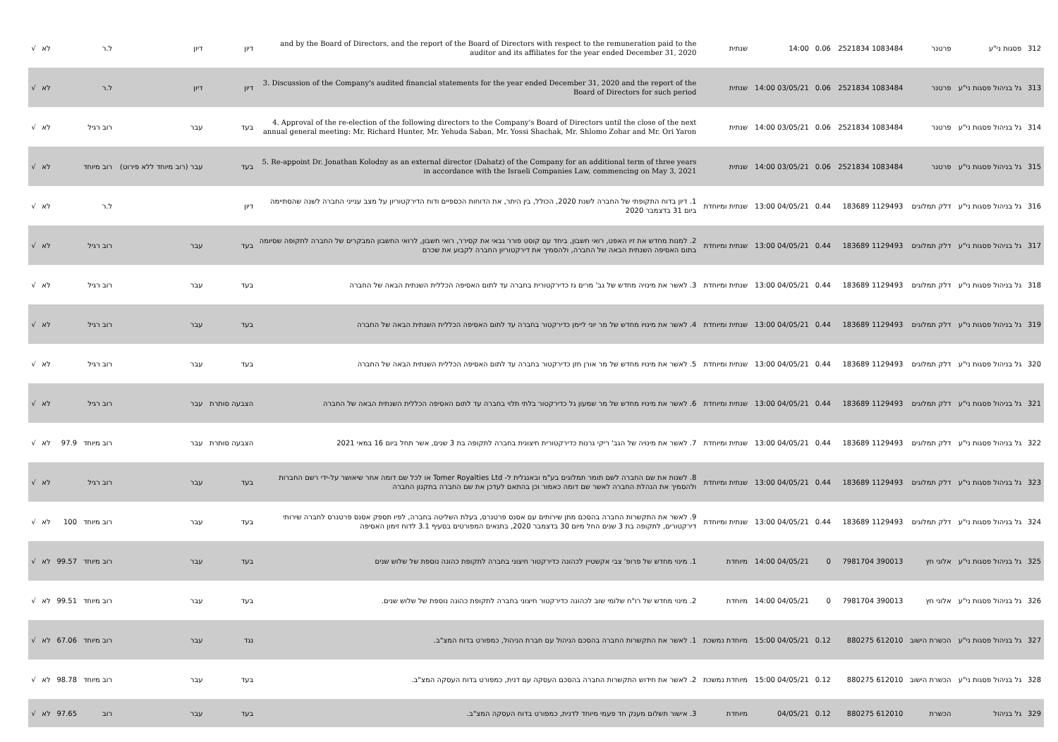| 312 | פסגות ני"ע | פרטנר | 1083484 2521834 | 0.06 | 14:00 | שנתית | and by the Board of Directors, and the report of the Board of Directors with respect to the remuneration paid to the auditor and its affiliates for the year ended December 31, 2020 | דיון | דיון | ל.ר | | לא | √ |
| 313 | גל בניהול פסגות ני"ע | פרטנר | 1083484 2521834 | 0.06 | 03/05/21 14:00 | שנתית | 3. Discussion of the Company's audited financial statements for the year ended December 31, 2020 and the report of the Board of Directors for such period | דיון | דיון | ל.ר | | לא | √ |
| 314 | גל בניהול פסגות ני"ע | פרטנר | 1083484 2521834 | 0.06 | 03/05/21 14:00 | שנתית | 4. Approval of the re-election of the following directors to the Company's Board of Directors until the close of the next annual general meeting: Mr. Richard Hunter, Mr. Yehuda Saban, Mr. Yossi Shachak, Mr. Shlomo Zohar and Mr. Ori Yaron | בעד | עבר | רוב רגיל | | לא | √ |
| 315 | גל בניהול פסגות ני"ע | פרטנר | 1083484 2521834 | 0.06 | 03/05/21 14:00 | שנתית | 5. Re-appoint Dr. Jonathan Kolodny as an external director (Dahatz) of the Company for an additional term of three years in accordance with the Israeli Companies Law, commencing on May 3, 2021 | בעד | עבר (רוב מיוחד ללא פירוט) | רוב מיוחד | | לא | √ |
| 316 | גל בניהול פסגות ני"ע | דלק תמלוגים | 1129493 183689 | 0.44 | 04/05/21 13:00 | שנתית ומיוחדת | 1. דיון בדוח התקופתי של החברה לשנת 2020, הכולל, בין היתר, את הדוחות הכספיים ודוח הדירקטוריון על מצב ענייני החברה לשנה שהסתיימה ביום 31 בדצמבר 2020 | דיון | | ל.ר | | לא | √ |
| 317 | גל בניהול פסגות ני"ע | דלק תמלוגים | 1129493 183689 | 0.44 | 04/05/21 13:00 | שנתית ומיוחדת | 2. למנות מחדש את זיו האפט, רואי חשבון, ביחד עם קוסט פורר גבאי את קסירר, רואי חשבון, לרואי החשבון המבקרים של החברה לתקופה שסיומה בתום האסיפה השנתית הבאה של החברה, ולהסמיך את דירקטוריון החברה לקבוע את שכרם | בעד | עבר | רוב רגיל | | לא | √ |
| 318 | גל בניהול פסגות ני"ע | דלק תמלוגים | 1129493 183689 | 0.44 | 04/05/21 13:00 | שנתית ומיוחדת | 3. לאשר את מינויה מחדש של גב' מרים גז כדירקטורית בחברה עד לתום האסיפה הכללית השנתית הבאה של החברה | בעד | עבר | רוב רגיל | | לא | √ |
| 319 | גל בניהול פסגות ני"ע | דלק תמלוגים | 1129493 183689 | 0.44 | 04/05/21 13:00 | שנתית ומיוחדת | 4. לאשר את מינויו מחדש של מר יוני ליימן כדירקטור בחברה עד לתום האסיפה הכללית השנתית הבאה של החברה | בעד | עבר | רוב רגיל | | לא | √ |
| 320 | גל בניהול פסגות ני"ע | דלק תמלוגים | 1129493 183689 | 0.44 | 04/05/21 13:00 | שנתית ומיוחדת | 5. לאשר את מינויו מחדש של מר אורן חזן כדירקטור בחברה עד לתום האסיפה הכללית השנתית הבאה של החברה | בעד | עבר | רוב רגיל | | לא | √ |
| 321 | גל בניהול פסגות ני"ע | דלק תמלוגים | 1129493 183689 | 0.44 | 04/05/21 13:00 | שנתית ומיוחדת | 6. לאשר את מינויו מחדש של מר שמעון גל כדירקטור בלתי תלוי בחברה עד לתום האסיפה הכללית השנתית הבאה של החברה | הצבעה סותרת | עבר | רוב רגיל | | לא | √ |
| 322 | גל בניהול פסגות ני"ע | דלק תמלוגים | 1129493 183689 | 0.44 | 04/05/21 13:00 | שנתית ומיוחדת | 7. לאשר את מינויה של הגב' ריקי גרנות כדירקטורית חיצונית בחברה לתקופה בת 3 שנים, אשר תחל ביום 16 במאי 2021 | הצבעה סותרת | עבר | רוב מיוחד | 97.9 | לא | √ |
| 323 | גל בניהול פסגות ני"ע | דלק תמלוגים | 1129493 183689 | 0.44 | 04/05/21 13:00 | שנתית ומיוחדת | 8. לשנות את שם החברה לשם תומר תמלוגים בע"מ ובאנגלית ל- Tomer Royalties Ltd או לכל שם דומה אחר שיאושר על-ידי רשם החברות ולהסמיך את הנהלת החברה לאשר שם דומה כאמור וכן בהתאם לעדכן את שם החברה בתקנון החברה | בעד | עבר | רוב רגיל | | לא | √ |
| 324 | גל בניהול פסגות ני"ע | דלק תמלוגים | 1129493 183689 | 0.44 | 04/05/21 13:00 | שנתית ומיוחדת | 9. לאשר את התקשרות החברה בהסכם מתן שירותים עם אסנס פרטנרס, בעלת השליטה בחברה, לפיו תספק אסנס פרטנרס לחברה שירותי דירקטורים, לתקופה בת 3 שנים החל מיום 30 בדצמבר 2020, בתנאים המפורטים בסעיף 3.1 לדוח זימון האסיפה | בעד | עבר | רוב מיוחד | 100 | לא | √ |
| 325 | גל בניהול פסגות ני"ע | אלוני חץ | 390013 7981704 | 0 | 04/05/21 14:00 | מיוחדת | 1. מינוי מחדש של פרופ' צבי אקשטיין לכהונה כדירקטור חיצוני בחברה לתקופת כהונה נוספת של שלוש שנים | בעד | עבר | רוב מיוחד | 99.57 | לא | √ |
| 326 | גל בניהול פסגות ני"ע | אלוני חץ | 390013 7981704 | 0 | 04/05/21 14:00 | מיוחדת | 2. מינוי מחדש של רו"ח שלומי שוב לכהונה כדירקטור חיצוני בחברה לתקופת כהונה נוספת של שלוש שנים. | בעד | עבר | רוב מיוחד | 99.51 | לא | √ |
| 327 | גל בניהול פסגות ני"ע | הכשרת הישוב | 612010 880275 | 0.12 | 04/05/21 15:00 | מיוחדת נמשכת | 1. לאשר את התקשרות החברה בהסכם הניהול עם חברת הניהול, כמפורט בדוח המצ"ב. | נגד | עבר | רוב מיוחד | 67.06 | לא | √ |
| 328 | גל בניהול פסגות ני"ע | הכשרת הישוב | 612010 880275 | 0.12 | 04/05/21 15:00 | מיוחדת נמשכת | 2. לאשר את חידוש התקשרות החברה בהסכם העסקה עם דנית, כמפורט בדוח העסקה המצ"ב. | בעד | עבר | רוב מיוחד | 98.78 | לא | √ |
| 329 | גל בניהול | הכשרת | 612010 880275 | 0.12 | 04/05/21 | מיוחדת | 3. אישור תשלום מענק חד פעמי מיוחד לדנית, כמפורט בדוח העסקה המצ"ב. | בעד | עבר | רוב | 97.65 | לא | √ |